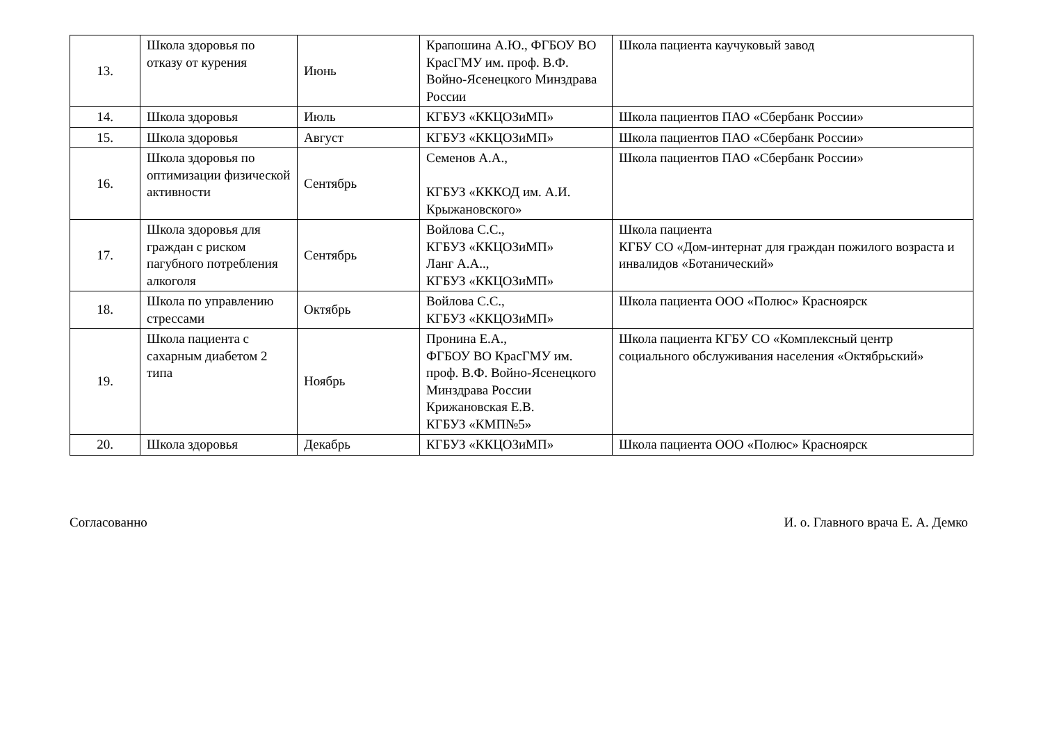| 13. | Школа здоровья по отказу от курения | Июнь | Крапошина А.Ю., ФГБОУ ВО КрасГМУ им. проф. В.Ф. Войно-Ясенецкого Минздрава России | Школа пациента каучуковый завод |
| 14. | Школа здоровья | Июль | КГБУЗ «ККЦОЗиМП» | Школа пациентов ПАО «Сбербанк России» |
| 15. | Школа здоровья | Август | КГБУЗ «ККЦОЗиМП» | Школа пациентов ПАО «Сбербанк России» |
| 16. | Школа здоровья по оптимизации физической активности | Сентябрь | Семенов А.А., КГБУЗ «КККОД им. А.И. Крыжановского» | Школа пациентов ПАО «Сбербанк России» |
| 17. | Школа здоровья для граждан с риском пагубного потребления алкоголя | Сентябрь | Войлова С.С., КГБУЗ «ККЦОЗиМП» Ланг А.А.., КГБУЗ «ККЦОЗиМП» | Школа пациента КГБУ СО «Дом-интернат для граждан пожилого возраста и инвалидов «Ботанический» |
| 18. | Школа по управлению стрессами | Октябрь | Войлова С.С., КГБУЗ «ККЦОЗиМП» | Школа пациента ООО «Полюс» Красноярск |
| 19. | Школа пациента с сахарным диабетом 2 типа | Ноябрь | Пронина Е.А., ФГБОУ ВО КрасГМУ им. проф. В.Ф. Войно-Ясенецкого Минздрава России Крижановская Е.В. КГБУЗ «КМП№5» | Школа пациента КГБУ СО «Комплексный центр социального обслуживания населения «Октябрьский» |
| 20. | Школа здоровья | Декабрь | КГБУЗ «ККЦОЗиМП» | Школа пациента ООО «Полюс» Красноярск |
Согласованно И. о. Главного врача Е. А. Демко